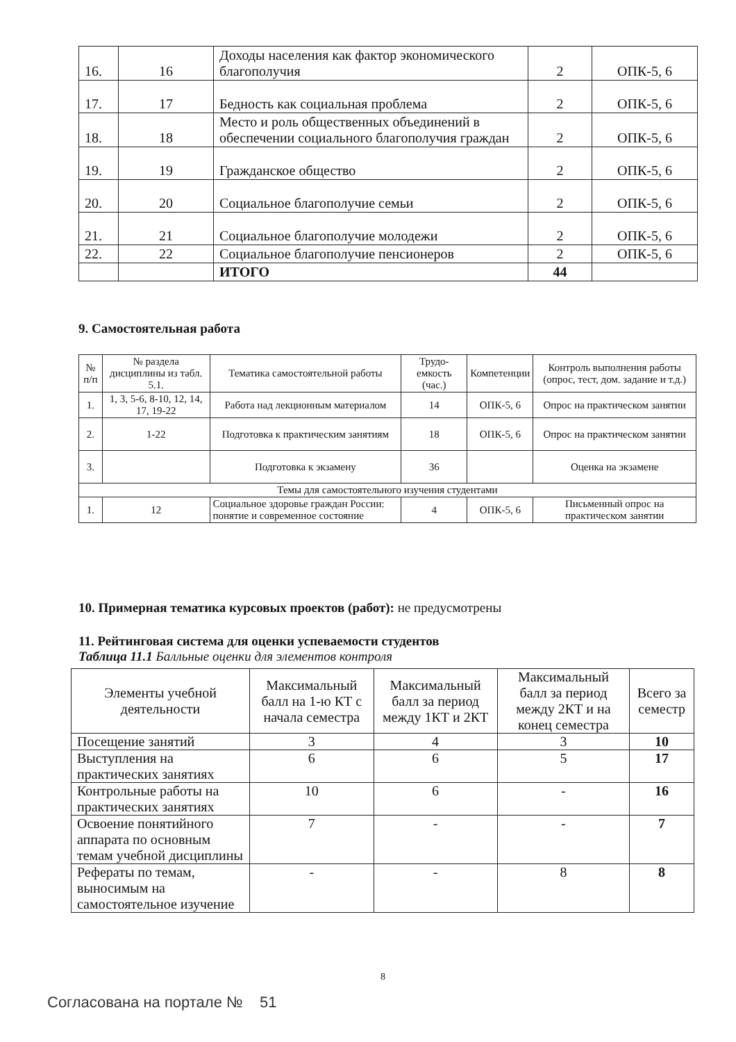| 16. | 16 | Доходы населения как фактор экономического благополучия | 2 | ОПК-5, 6 |
| 17. | 17 | Бедность как социальная проблема | 2 | ОПК-5, 6 |
| 18. | 18 | Место и роль общественных объединений в обеспечении социального благополучия граждан | 2 | ОПК-5, 6 |
| 19. | 19 | Гражданское общество | 2 | ОПК-5, 6 |
| 20. | 20 | Социальное благополучие семьи | 2 | ОПК-5, 6 |
| 21. | 21 | Социальное благополучие молодежи | 2 | ОПК-5, 6 |
| 22. | 22 | Социальное благополучие пенсионеров | 2 | ОПК-5, 6 |
| | | ИТОГО | 44 | |
9. Самостоятельная работа
| № п/п | № раздела дисциплины из табл. 5.1. | Тематика самостоятельной работы | Трудо-емкость (час.) | Компетенции | Контроль выполнения работы (опрос, тест, дом. задание и т.д.) |
| --- | --- | --- | --- | --- | --- |
| 1. | 1, 3, 5-6, 8-10, 12, 14, 17, 19-22 | Работа над лекционным материалом | 14 | ОПК-5, 6 | Опрос на практическом занятии |
| 2. | 1-22 | Подготовка к практическим занятиям | 18 | ОПК-5, 6 | Опрос на практическом занятии |
| 3. | | Подготовка к экзамену | 36 | | Оценка на экзамене |
| Темы для самостоятельного изучения студентами | | | | | |
| 1. | 12 | Социальное здоровье граждан России: понятие и современное состояние | 4 | ОПК-5, 6 | Письменный опрос на практическом занятии |
10. Примерная тематика курсовых проектов (работ): не предусмотрены
11. Рейтинговая система для оценки успеваемости студентов
Таблица 11.1 Балльные оценки для элементов контроля
| Элементы учебной деятельности | Максимальный балл на 1-ю КТ с начала семестра | Максимальный балл за период между 1КТ и 2КТ | Максимальный балл за период между 2КТ и на конец семестра | Всего за семестр |
| --- | --- | --- | --- | --- |
| Посещение занятий | 3 | 4 | 3 | 10 |
| Выступления на практических занятиях | 6 | 6 | 5 | 17 |
| Контрольные работы на практических занятиях | 10 | 6 | - | 16 |
| Освоение понятийного аппарата по основным темам учебной дисциплины | 7 | - | - | 7 |
| Рефераты по темам, выносимым на самостоятельное изучение | - | - | 8 | 8 |
8
Согласована на портале № 51